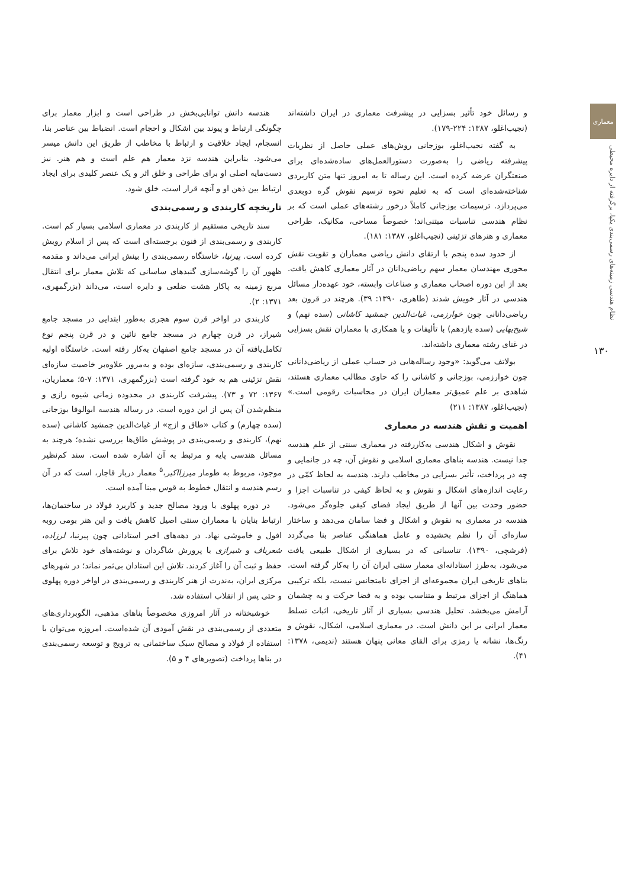معماری
نظام هندسی زمینه‌های رسمی‌بندی یکپا، برگرفته از دایره محیطی
۱۳۰
و رسائل خود تأثیر بسزایی در پیشرفت معماری در ایران داشته‌اند (نجیب‌اغلو، ۱۳۸۷: ۲۲۴-۱۷۹).
به گفته نجیب‌اغلو، بوزجانی روش‌های عملی حاصل از نظریات پیشرفته ریاضی را به‌صورت دستورالعمل‌های ساده‌شده‌ای برای صنعتگران عرضه کرده است. این رساله تا به امروز تنها متن کاربردی شناخته‌شده‌ای است که به تعلیم نحوه ترسیم نقوش گره دوبعدی می‌پردازد. ترسیمات بوزجانی کاملاً درخور رشته‌های عملی است که بر نظام هندسی تناسبات مبتنی‌اند؛ خصوصاً مساحی، مکانیک، طراحی معماری و هنرهای تزئینی (نجیب‌اغلو، ۱۳۸۷: ۱۸۱).
از حدود سده پنجم با ارتقای دانش ریاضی معماران و تقویت نقش محوری مهندسان معمار سهم ریاضی‌دانان در آثار معماری کاهش یافت. بعد از این دوره اصحاب معماری و صناعات وابسته، خود عهده‌دار مسائل هندسی در آثار خویش شدند (طاهری، ۱۳۹۰: ۳۹). هرچند در قرون بعد ریاضی‌دانانی چون خوارزمی، غیاث‌الدین جمشید کاشانی (سده نهم) و شیخ‌بهایی (سده یازدهم) با تألیفات و یا همکاری با معماران نقش بسزایی در غنای رشته معماری داشته‌اند.
بولاتف می‌گوید: «وجود رساله‌هایی در حساب عملی از ریاضی‌دانانی چون خوارزمی، بوزجانی و کاشانی را که حاوی مطالب معماری هستند، شاهدی بر علم عمیق‌تر معماران ایران در محاسبات رقومی است.» (نجیب‌اغلو، ۱۳۸۷: ۲۱۱)
اهمیت و نقش هندسه در معماری
نقوش و اشکال هندسی به‌کاررفته در معماری سنتی از علم هندسه جدا نیست. هندسه بناهای معماری اسلامی و نقوش آن، چه در جانمایی و چه در پرداخت، تأثیر بسزایی در مخاطب دارند. هندسه به لحاظ کمّی در رعایت اندازه‌های اشکال و نقوش و به لحاظ کیفی در تناسبات اجزا و حضور وحدت بین آنها از طریق ایجاد فضای کیفی جلوه‌گر می‌شود. هندسه در معماری به نقوش و اشکال و فضا سامان می‌دهد و ساختار سازه‌ای آن را نظم بخشیده و عامل هماهنگی عناصر بنا می‌گردد (فرشچی، ۱۳۹۰). تناسباتی که در بسیاری از اشکال طبیعی یافت می‌شود، به‌طرز استادانه‌ای معمار سنتی ایران آن را به‌کار گرفته است. بناهای تاریخی ایران مجموعه‌ای از اجزای نامتجانس نیست، بلکه ترکیبی هماهنگ از اجزای مرتبط و متناسب بوده و به فضا حرکت و به چشمان آرامش می‌بخشد. تحلیل هندسی بسیاری از آثار تاریخی، اثبات تسلط معمار ایرانی بر این دانش است. در معماری اسلامی، اشکال، نقوش و رنگ‌ها، نشانه یا رمزی برای القای معانی پنهان هستند (ندیمی، ۱۳۷۸: ۴۱).
هندسه دانش توانایی‌بخش در طراحی است و ابزار معمار برای چگونگی ارتباط و پیوند بین اشکال و احجام است. انضباط بین عناصر بنا، انسجام، ایجاد خلاقیت و ارتباط با مخاطب از طریق این دانش میسر می‌شود. بنابراین هندسه نزد معمار هم علم است و هم هنر. نیز دست‌مایه اصلی او برای طراحی و خلق اثر و یک عنصر کلیدی برای ایجاد ارتباط بین ذهن او و آنچه قرار است، خلق شود.
تاریخچه کاربندی و رسمی‌بندی
سند تاریخی مستقیم از کاربندی در معماری اسلامی بسیار کم است. کاربندی و رسمی‌بندی از فنون برجسته‌ای است که پس از اسلام رویش کرده است. پیرنیا، خاستگاه رسمی‌بندی را بینش ایرانی می‌داند و مقدمه ظهور آن را گوشه‌سازی گنبدهای ساسانی که تلاش معمار برای انتقال مربع زمینه به پاکار هشت ضلعی و دایره است، می‌داند (بزرگمهری، ۱۳۷۱: ۲).
کاربندی در اواخر قرن سوم هجری به‌طور ابتدایی در مسجد جامع شیراز، در قرن چهارم در مسجد جامع نائین و در قرن پنجم نوع تکامل‌یافته آن در مسجد جامع اصفهان به‌کار رفته است. خاستگاه اولیه کاربندی و رسمی‌بندی، سازه‌ای بوده و به‌مرور علاوه‌بر خاصیت سازه‌ای نقش تزئینی هم به خود گرفته است (بزرگمهری، ۱۳۷۱: ۷-۵؛ معماریان، ۱۳۶۷: ۷۲ و ۷۳). پیشرفت کاربندی در محدوده زمانی شیوه رازی و منظم‌شدن آن پس از این دوره است. در رساله هندسه ابوالوفا بوزجانی (سده چهارم) و کتاب «طاق و ازج» از غیاث‌الدین جمشید کاشانی (سده نهم)، کاربندی و رسمی‌بندی در پوشش طاق‌ها بررسی نشده؛ هرچند به مسائل هندسی پایه و مرتبط به آن اشاره شده است. سند کم‌نظیر موجود، مربوط به طومار میرزااکبر،<sup>۵</sup> معمار دربار قاجار، است که در آن رسم هندسه و انتقال خطوط به قوس مبنا آمده است.
در دوره پهلوی با ورود مصالح جدید و کاربرد فولاد در ساختمان‌ها، ارتباط بنایان با معماران سنتی اصیل کاهش یافت و این هنر بومی روبه افول و خاموشی نهاد. در دهه‌های اخیر استادانی چون پیرنیا، لرزاده، شعرباف و شیرازی با پرورش شاگردان و نوشته‌های خود تلاش برای حفظ و ثبت آن را آغاز کردند. تلاش این استادان بی‌ثمر نماند؛ در شهرهای مرکزی ایران، به‌ندرت از هنر کاربندی و رسمی‌بندی در اواخر دوره پهلوی و حتی پس از انقلاب استفاده شد.
خوشبختانه در آثار امروزی مخصوصاً بناهای مذهبی، الگوبرداری‌های متعددی از رسمی‌بندی در نقش آمودی آن شده‌است. امروزه می‌توان با استفاده از فولاد و مصالح سبک ساختمانی به ترویج و توسعه رسمی‌بندی در بناها پرداخت (تصویرهای ۴ و ۵).